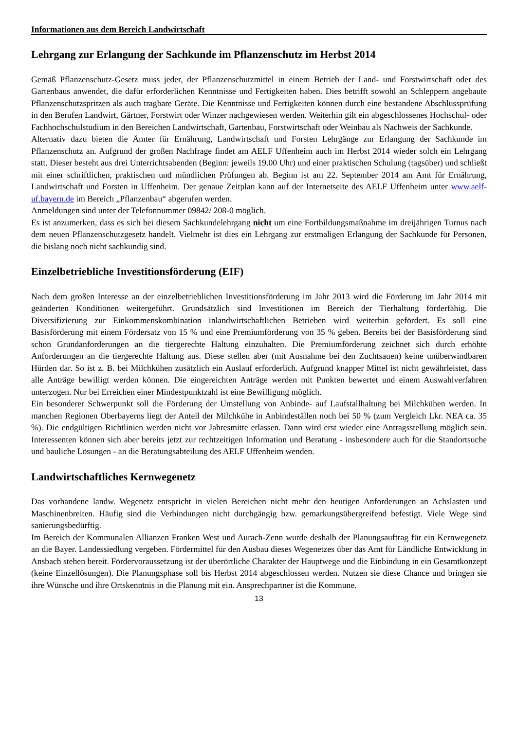Informationen aus dem Bereich Landwirtschaft
Lehrgang zur Erlangung der Sachkunde im Pflanzenschutz im Herbst 2014
Gemäß Pflanzenschutz-Gesetz muss jeder, der Pflanzenschutzmittel in einem Betrieb der Land- und Forstwirtschaft oder des Gartenbaus anwendet, die dafür erforderlichen Kenntnisse und Fertigkeiten haben. Dies betrifft sowohl an Schleppern angebaute Pflanzenschutzspritzen als auch tragbare Geräte. Die Kenntnisse und Fertigkeiten können durch eine bestandene Abschlussprüfung in den Berufen Landwirt, Gärtner, Forstwirt oder Winzer nachgewiesen werden. Weiterhin gilt ein abgeschlossenes Hochschul- oder Fachhochschulstudium in den Bereichen Landwirtschaft, Gartenbau, Forstwirtschaft oder Weinbau als Nachweis der Sachkunde.
Alternativ dazu bieten die Ämter für Ernährung, Landwirtschaft und Forsten Lehrgänge zur Erlangung der Sachkunde im Pflanzenschutz an. Aufgrund der großen Nachfrage findet am AELF Uffenheim auch im Herbst 2014 wieder solch ein Lehrgang statt. Dieser besteht aus drei Unterrichtsabenden (Beginn: jeweils 19.00 Uhr) und einer praktischen Schulung (tagsüber) und schließt mit einer schriftlichen, praktischen und mündlichen Prüfungen ab. Beginn ist am 22. September 2014 am Amt für Ernährung, Landwirtschaft und Forsten in Uffenheim. Der genaue Zeitplan kann auf der Internetseite des AELF Uffenheim unter www.aelf-uf.bayern.de im Bereich „Pflanzenbau“ abgerufen werden.
Anmeldungen sind unter der Telefonnummer 09842/ 208-0 möglich.
Es ist anzumerken, dass es sich bei diesem Sachkundelehrgang nicht um eine Fortbildungsmaßnahme im dreijährigen Turnus nach dem neuen Pflanzenschutzgesetz handelt. Vielmehr ist dies ein Lehrgang zur erstmaligen Erlangung der Sachkunde für Personen, die bislang noch nicht sachkundig sind.
Einzelbetriebliche Investitionsförderung (EIF)
Nach dem großen Interesse an der einzelbetrieblichen Investitionsförderung im Jahr 2013 wird die Förderung im Jahr 2014 mit geänderten Konditionen weitergeführt. Grundsätzlich sind Investitionen im Bereich der Tierhaltung förderfähig. Die Diversifizierung zur Einkommenskombination inlandwirtschaftlichen Betrieben wird weiterhin gefördert. Es soll eine Basisförderung mit einem Fördersatz von 15 % und eine Premiumförderung von 35 % geben. Bereits bei der Basisförderung sind schon Grundanforderungen an die tiergerechte Haltung einzuhalten. Die Premiumförderung zeichnet sich durch erhöhte Anforderungen an die tiergerechte Haltung aus. Diese stellen aber (mit Ausnahme bei den Zuchtsauen) keine unüberwindbaren Hürden dar. So ist z. B. bei Milchkühen zusätzlich ein Auslauf erforderlich. Aufgrund knapper Mittel ist nicht gewährleistet, dass alle Anträge bewilligt werden können. Die eingereichten Anträge werden mit Punkten bewertet und einem Auswahlverfahren unterzogen. Nur bei Erreichen einer Mindestpunktzahl ist eine Bewilligung möglich.
Ein besonderer Schwerpunkt soll die Förderung der Umstellung von Anbinde- auf Laufstallhaltung bei Milchkühen werden. In manchen Regionen Oberbayerns liegt der Anteil der Milchkühe in Anbindeställen noch bei 50 % (zum Vergleich Lkr. NEA ca. 35 %). Die endgültigen Richtlinien werden nicht vor Jahresmitte erlassen. Dann wird erst wieder eine Antragsstellung möglich sein. Interessenten können sich aber bereits jetzt zur rechtzeitigen Information und Beratung - insbesondere auch für die Standortsuche und bauliche Lösungen - an die Beratungsabteilung des AELF Uffenheim wenden.
Landwirtschaftliches Kernwegenetz
Das vorhandene landw. Wegenetz entspricht in vielen Bereichen nicht mehr den heutigen Anforderungen an Achslasten und Maschinenbreiten. Häufig sind die Verbindungen nicht durchgängig bzw. gemarkungsübergreifend befestigt. Viele Wege sind sanierungsbedürftig.
Im Bereich der Kommunalen Allianzen Franken West und Aurach-Zenn wurde deshalb der Planungsauftrag für ein Kernwegenetz an die Bayer. Landessiedlung vergeben. Fördermittel für den Ausbau dieses Wegenetzes über das Amt für Ländliche Entwicklung in Ansbach stehen bereit. Fördervoraussetzung ist der überörtliche Charakter der Hauptwege und die Einbindung in ein Gesamtkonzept (keine Einzellösungen). Die Planungsphase soll bis Herbst 2014 abgeschlossen werden. Nutzen sie diese Chance und bringen sie ihre Wünsche und ihre Ortskenntnis in die Planung mit ein. Ansprechpartner ist die Kommune.
13